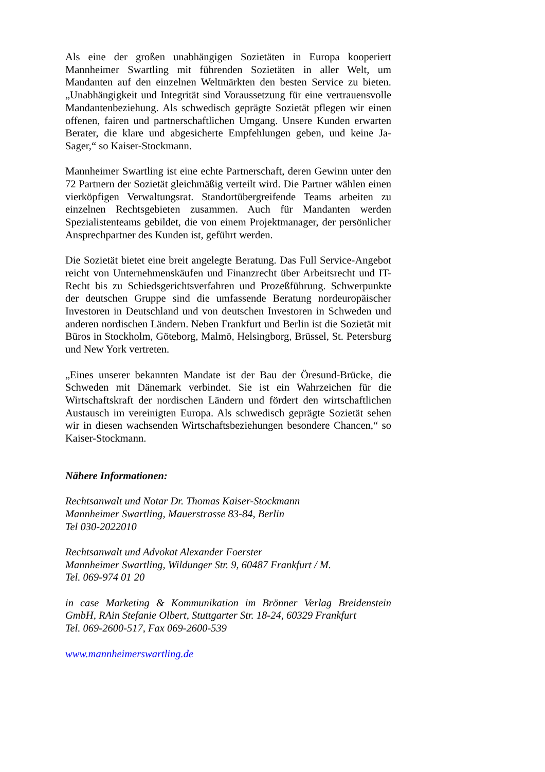Als eine der großen unabhängigen Sozietäten in Europa kooperiert Mannheimer Swartling mit führenden Sozietäten in aller Welt, um Mandanten auf den einzelnen Weltmärkten den besten Service zu bieten. „Unabhängigkeit und Integrität sind Voraussetzung für eine vertrauensvolle Mandantenbeziehung. Als schwedisch geprägte Sozietät pflegen wir einen offenen, fairen und partnerschaftlichen Umgang. Unsere Kunden erwarten Berater, die klare und abgesicherte Empfehlungen geben, und keine Ja-Sager,“ so Kaiser-Stockmann.
Mannheimer Swartling ist eine echte Partnerschaft, deren Gewinn unter den 72 Partnern der Sozietät gleichmäßig verteilt wird. Die Partner wählen einen vierköpfigen Verwaltungsrat. Standortübergreifende Teams arbeiten zu einzelnen Rechtsgebieten zusammen. Auch für Mandanten werden Spezialistenteams gebildet, die von einem Projektmanager, der persönlicher Ansprechpartner des Kunden ist, geführt werden.
Die Sozietät bietet eine breit angelegte Beratung. Das Full Service-Angebot reicht von Unternehmenskäufen und Finanzrecht über Arbeitsrecht und IT-Recht bis zu Schiedsgerichtsverfahren und Prozeßführung. Schwerpunkte der deutschen Gruppe sind die umfassende Beratung nordeuropäischer Investoren in Deutschland und von deutschen Investoren in Schweden und anderen nordischen Ländern. Neben Frankfurt und Berlin ist die Sozietät mit Büros in Stockholm, Göteborg, Malmö, Helsingborg, Brüssel, St. Petersburg und New York vertreten.
„Eines unserer bekannten Mandate ist der Bau der Öresund-Brücke, die Schweden mit Dänemark verbindet. Sie ist ein Wahrzeichen für die Wirtschaftskraft der nordischen Ländern und fördert den wirtschaftlichen Austausch im vereinigten Europa. Als schwedisch geprägte Sozietät sehen wir in diesen wachsenden Wirtschaftsbeziehungen besondere Chancen,“ so Kaiser-Stockmann.
Nähere Informationen:
Rechtsanwalt und Notar Dr. Thomas Kaiser-Stockmann
Mannheimer Swartling, Mauerstrasse 83-84, Berlin
Tel 030-2022010
Rechtsanwalt und Advokat Alexander Foerster
Mannheimer Swartling, Wildunger Str. 9, 60487 Frankfurt / M.
Tel. 069-974 01 20
in case Marketing & Kommunikation im Brönner Verlag Breidenstein GmbH, RAin Stefanie Olbert, Stuttgarter Str. 18-24, 60329 Frankfurt
Tel. 069-2600-517, Fax 069-2600-539
www.mannheimerswartling.de